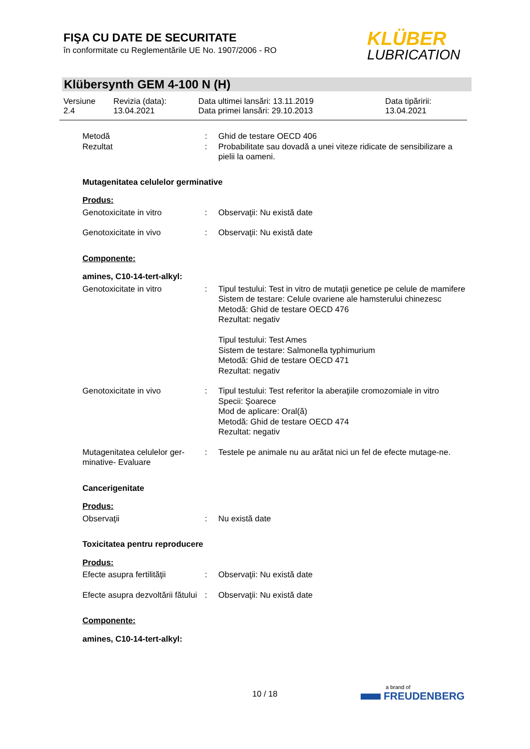FIŞA CU DATE DE SECURITATE
în conformitate cu Reglementările UE No. 1907/2006 - RO
KLÜBER
LUBRICATION
Klübersynth GEM 4-100 N (H)
Versiune
2.4
Revizia (data):
13.04.2021
Data ultimei lansări: 13.11.2019
Data primei lansări: 29.10.2013
Data tipăririi:
13.04.2021
Metodă : Ghid de testare OECD 406
Rezultat : Probabilitate sau dovadă a unei viteze ridicate de sensibilizare a pielii la oameni.
Mutagenitatea celulelor germinative
Produs:
Genotoxicitate in vitro : Observaţii: Nu există date
Genotoxicitate in vivo : Observaţii: Nu există date
Componente:
amines, C10-14-tert-alkyl:
Genotoxicitate in vitro : Tipul testului: Test in vitro de mutaţii genetice pe celule de mamifere
Sistem de testare: Celule ovariene ale hamsterului chinezesc
Metodă: Ghid de testare OECD 476
Rezultat: negativ
Tipul testului: Test Ames
Sistem de testare: Salmonella typhimurium
Metodă: Ghid de testare OECD 471
Rezultat: negativ
Genotoxicitate in vivo : Tipul testului: Test referitor la aberaţiile cromozomiale in vitro
Specii: Şoarece
Mod de aplicare: Oral(ă)
Metodă: Ghid de testare OECD 474
Rezultat: negativ
Mutagenitatea celulelor ger-minative- Evaluare
: Testele pe animale nu au arătat nici un fel de efecte mutage-ne.
Cancerigenitate
Produs:
Observaţii : Nu există date
Toxicitatea pentru reproducere
Produs:
Efecte asupra fertilităţii
: Observaţii: Nu există date
Efecte asupra dezvoltării fătului
: Observaţii: Nu există date
Componente:
amines, C10-14-tert-alkyl:
10 / 18
a brand of
FREUDENBERG